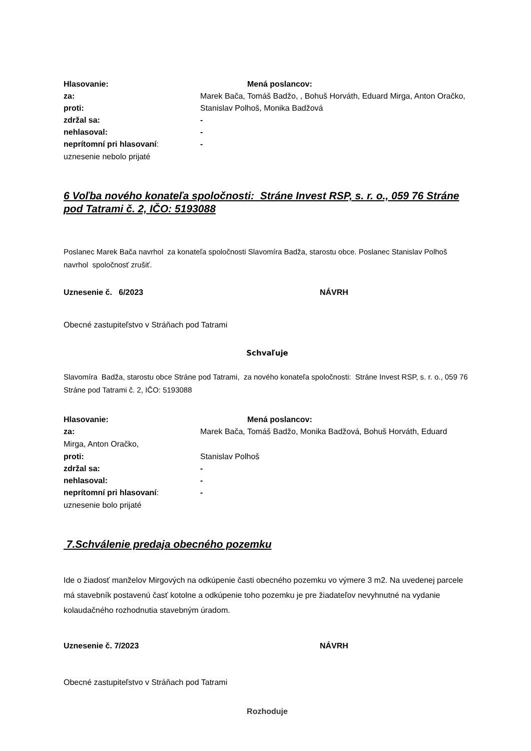Hlasovanie: Mená poslancov:
za: Marek Bača, Tomáš Badžo, , Bohuš Horváth, Eduard Mirga, Anton Oračko,
proti: Stanislav Polhoš, Monika Badžová
zdržal sa: -
nehlasoval: -
neprítomní pri hlasovaní: -
uznesenie nebolo prijaté
6 Voľba nového konateľa spoločnosti: Stráne Invest RSP, s. r. o., 059 76 Stráne pod Tatrami č. 2, IČO: 5193088
Poslanec Marek Bača navrhol za konateľa spoločnosti Slavomíra Badža, starostu obce. Poslanec Stanislav Polhoš navrhol spoločnosť zrušiť.
Uznesenie č. 6/2023 NÁVRH
Obecné zastupiteľstvo v Stráňach pod Tatrami
Schvaľuje
Slavomíra Badža, starostu obce Stráne pod Tatrami, za nového konateľa spoločnosti: Stráne Invest RSP, s. r. o., 059 76 Stráne pod Tatrami č. 2, IČO: 5193088
Hlasovanie: Mená poslancov:
za: Marek Bača, Tomáš Badžo, Monika Badžová, Bohuš Horváth, Eduard
Mirga, Anton Oračko,
proti: Stanislav Polhoš
zdržal sa: -
nehlasoval: -
neprítomní pri hlasovaní: -
uznesenie bolo prijaté
7.Schválenie predaja obecného pozemku
Ide o žiadosť manželov Mirgových na odkúpenie časti obecného pozemku vo výmere 3 m2. Na uvedenej parcele má stavebník postavenú časť kotolne a odkúpenie toho pozemku je pre žiadateľov nevyhnutné na vydanie kolaudačného rozhodnutia stavebným úradom.
Uznesenie č. 7/2023 NÁVRH
Obecné zastupiteľstvo v Stráňach pod Tatrami
Rozhoduje